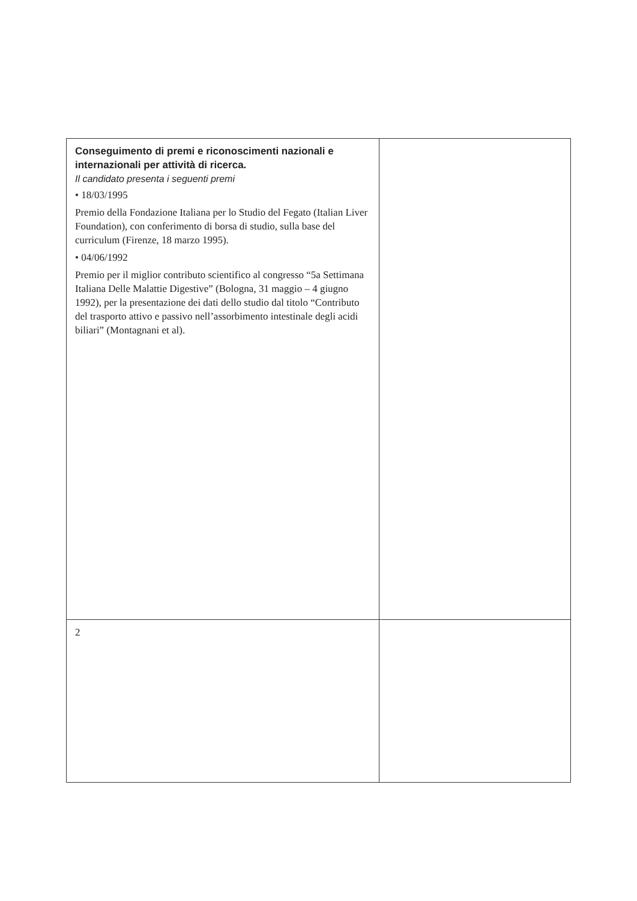| Conseguimento di premi e riconoscimenti nazionali e internazionali per attività di ricerca. Il candidato presenta i seguenti premi • 18/03/1995 Premio della Fondazione Italiana per lo Studio del Fegato (Italian Liver Foundation), con conferimento di borsa di studio, sulla base del curriculum (Firenze, 18 marzo 1995). • 04/06/1992 Premio per il miglior contributo scientifico al congresso “5a Settimana Italiana Delle Malattie Digestive” (Bologna, 31 maggio – 4 giugno 1992), per la presentazione dei dati dello studio dal titolo “Contributo del trasporto attivo e passivo nell’assorbimento intestinale degli acidi biliari” (Montagnani et al). | |
| 2 | |